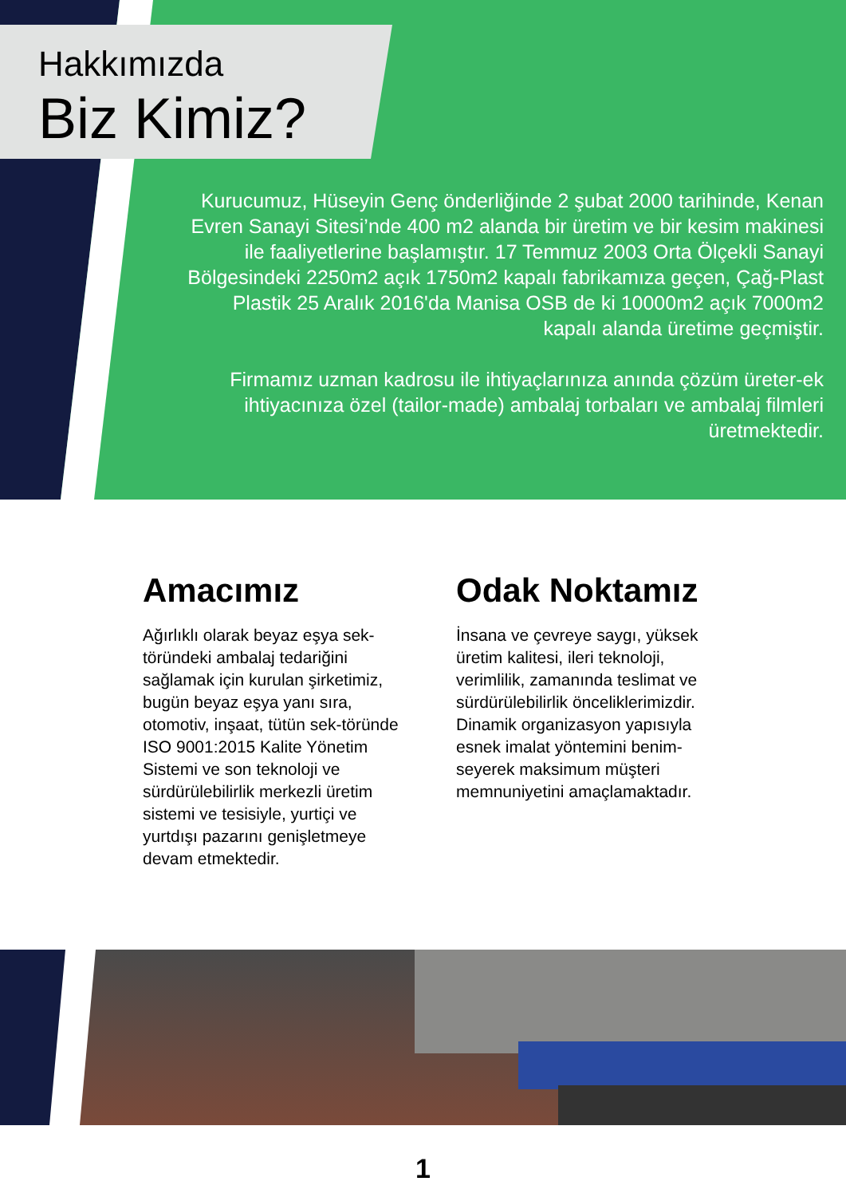Hakkımızda
Biz Kimiz?
Kurucumuz, Hüseyin Genç önderliğinde 2 şubat 2000 tarihinde, Kenan Evren Sanayi Sitesi’nde 400 m2 alanda bir üretim ve bir kesim makinesi ile faaliyetlerine başlamıştır. 17 Temmuz 2003 Orta Ölçekli Sanayi Bölgesindeki 2250m2 açık 1750m2 kapalı fabrikamıza geçen, Çağ-Plast Plastik 25 Aralık 2016'da Manisa OSB de ki 10000m2 açık 7000m2 kapalı alanda üretime geçmiştir.
Firmamız uzman kadrosu ile ihtiyaçlarınıza anında çözüm üreter-ek ihtiyacınıza özel (tailor-made) ambalaj torbaları ve ambalaj filmleri üretmektedir.
Amacımız
Ağırlıklı olarak beyaz eşya sek-töründeki ambalaj tedariğini sağlamak için kurulan şirketimiz, bugün beyaz eşya yanı sıra, otomotiv, inşaat, tütün sek-töründe ISO 9001:2015 Kalite Yönetim Sistemi ve son teknoloji ve sürdürülebilirlik merkezli üretim sistemi ve tesisiyle, yurtiçi ve yurtdışı pazarını genişletmeye devam etmektedir.
Odak Noktamız
İnsana ve çevreye saygı, yüksek üretim kalitesi, ileri teknoloji, verimlilik, zamanında teslimat ve sürdürülebilirlik önceliklerimizdir. Dinamik organizasyon yapısıyla esnek imalat yöntemini benim-seyerek maksimum müşteri memnuniyetini amaçlamaktadır.
1